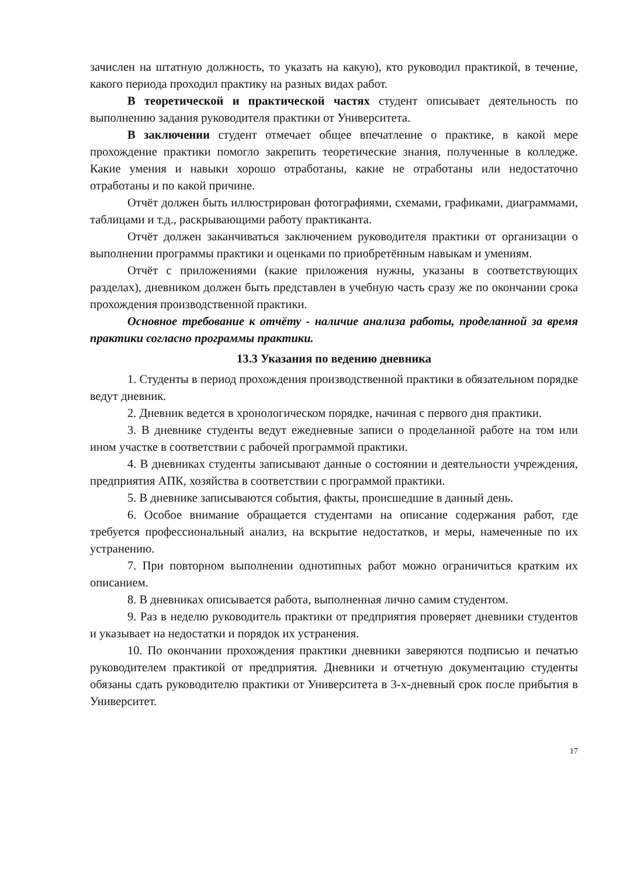зачислен на штатную должность, то указать на какую), кто руководил практикой, в течение, какого периода проходил практику на разных видах работ.
В теоретической и практической частях студент описывает деятельность по выполнению задания руководителя практики от Университета.
В заключении студент отмечает общее впечатление о практике, в какой мере прохождение практики помогло закрепить теоретические знания, полученные в колледже. Какие умения и навыки хорошо отработаны, какие не отработаны или недостаточно отработаны и по какой причине.
Отчёт должен быть иллюстрирован фотографиями, схемами, графиками, диаграммами, таблицами и т.д., раскрывающими работу практиканта.
Отчёт должен заканчиваться заключением руководителя практики от организации о выполнении программы практики и оценками по приобретённым навыкам и умениям.
Отчёт с приложениями (какие приложения нужны, указаны в соответствующих разделах), дневником должен быть представлен в учебную часть сразу же по окончании срока прохождения производственной практики.
Основное требование к отчёту - наличие анализа работы, проделанной за время практики согласно программы практики.
13.3 Указания по ведению дневника
1. Студенты в период прохождения производственной практики в обязательном порядке ведут дневник.
2. Дневник ведется в хронологическом порядке, начиная с первого дня практики.
3. В дневнике студенты ведут ежедневные записи о проделанной работе на том или ином участке в соответствии с рабочей программой практики.
4. В дневниках студенты записывают данные о состоянии и деятельности учреждения, предприятия АПК, хозяйства в соответствии с программой практики.
5. В дневнике записываются события, факты, происшедшие в данный день.
6. Особое внимание обращается студентами на описание содержания работ, где требуется профессиональный анализ, на вскрытие недостатков, и меры, намеченные по их устранению.
7. При повторном выполнении однотипных работ можно ограничиться кратким их описанием.
8. В дневниках описывается работа, выполненная лично самим студентом.
9. Раз в неделю руководитель практики от предприятия проверяет дневники студентов и указывает на недостатки и порядок их устранения.
10. По окончании прохождения практики дневники заверяются подписью и печатью руководителем практикой от предприятия. Дневники и отчетную документацию студенты обязаны сдать руководителю практики от Университета в 3-х-дневный срок после прибытия в Университет.
17